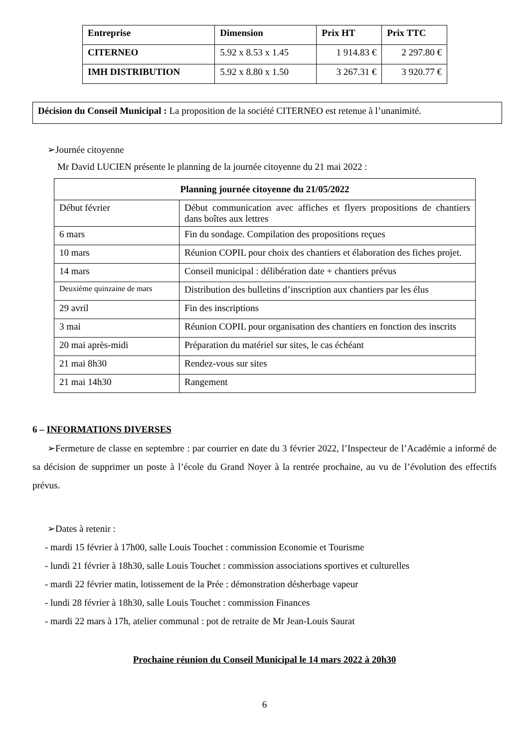| Entreprise | Dimension | Prix HT | Prix TTC |
| --- | --- | --- | --- |
| CITERNEO | 5.92 x 8.53 x 1.45 | 1 914.83 € | 2 297.80 € |
| IMH DISTRIBUTION | 5.92 x 8.80 x 1.50 | 3 267.31 € | 3 920.77 € |
Décision du Conseil Municipal : La proposition de la société CITERNEO est retenue à l’unanimité.
➢Journée citoyenne
Mr David LUCIEN présente le planning de la journée citoyenne du 21 mai 2022 :
| Planning journée citoyenne du 21/05/2022 | |
| --- | --- |
| Début février | Début communication avec affiches et flyers propositions de chantiers dans boîtes aux lettres |
| 6 mars | Fin du sondage. Compilation des propositions reçues |
| 10 mars | Réunion COPIL pour choix des chantiers et élaboration des fiches projet. |
| 14 mars | Conseil municipal : délibération date + chantiers prévus |
| Deuxième quinzaine de mars | Distribution des bulletins d’inscription aux chantiers par les élus |
| 29 avril | Fin des inscriptions |
| 3 mai | Réunion COPIL pour organisation des chantiers en fonction des inscrits |
| 20 mai après-midi | Préparation du matériel sur sites, le cas échéant |
| 21 mai 8h30 | Rendez-vous sur sites |
| 21 mai 14h30 | Rangement |
6 – INFORMATIONS DIVERSES
➢Fermeture de classe en septembre : par courrier en date du 3 février 2022, l’Inspecteur de l’Académie a informé de sa décision de supprimer un poste à l’école du Grand Noyer à la rentrée prochaine, au vu de l’évolution des effectifs prévus.
➢Dates à retenir :
- mardi 15 février à 17h00, salle Louis Touchet : commission Economie et Tourisme
- lundi 21 février à 18h30, salle Louis Touchet : commission associations sportives et culturelles
- mardi 22 février matin, lotissement de la Prée : démonstration désherbage vapeur
- lundi 28 février à 18h30, salle Louis Touchet : commission Finances
- mardi 22 mars à 17h, atelier communal : pot de retraite de Mr Jean-Louis Saurat
Prochaine réunion du Conseil Municipal le 14 mars 2022 à 20h30
6